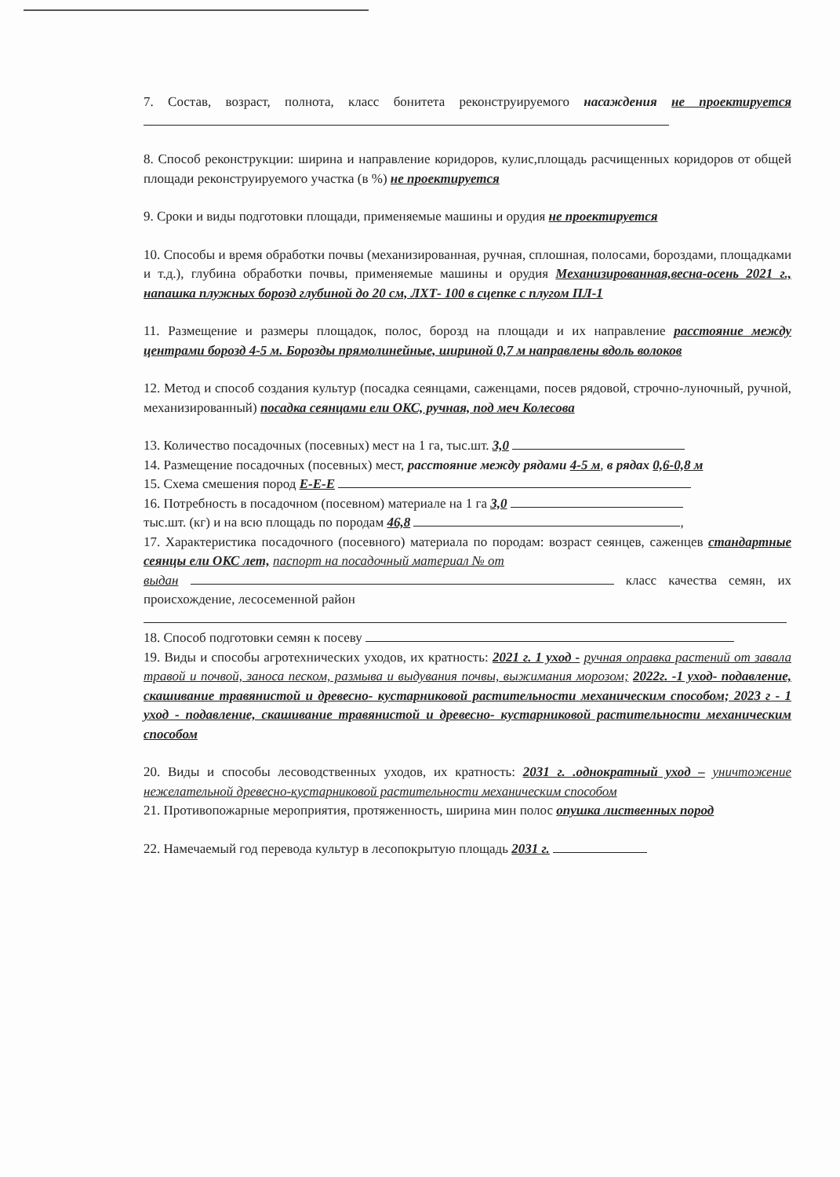7. Состав, возраст, полнота, класс бонитета реконструируемого насаждения не проектируется
8. Способ реконструкции: ширина и направление коридоров, кулис,площадь расчищенных коридоров от общей площади реконструируемого участка (в %) не проектируется
9. Сроки и виды подготовки площади, применяемые машины и орудия не проектируется
10. Способы и время обработки почвы (механизированная, ручная, сплошная, полосами, бороздами, площадками и т.д.), глубина обработки почвы, применяемые машины и орудия Механизированная,весна-осень 2021 г., напашка плужных борозд глубиной до 20 см, ЛХТ- 100 в сцепке с плугом ПЛ-1
11. Размещение и размеры площадок, полос, борозд на площади и их направление расстояние между центрами борозд 4-5 м. Борозды прямолинейные, шириной 0,7 м направлены вдоль волоков
12. Метод и способ создания культур (посадка сеянцами, саженцами, посев рядовой, строчно-луночный, ручной, механизированный) посадка сеянцами ели ОКС, ручная, под меч Колесова
13. Количество посадочных (посевных) мест на 1 га, тыс.шт. 3,0
14. Размещение посадочных (посевных) мест, расстояние между рядами 4-5 м, в рядах 0,6-0,8 м
15. Схема смешения пород Е-Е-Е
16. Потребность в посадочном (посевном) материале на 1 га 3,0
тыс.шт. (кг) и на всю площадь по породам 46,8 ,
17. Характеристика посадочного (посевного) материала по породам: возраст сеянцев, саженцев стандартные сеянцы ели ОКС лет, паспорт на посадочный материал № от
выдан класс качества семян, их происхождение, лесосеменной район
18. Способ подготовки семян к посеву
19. Виды и способы агротехнических уходов, их кратность: 2021 г. 1 уход - ручная оправка растений от завала травой и почвой, заноса песком, размыва и выдувания почвы, выжимания морозом; 2022г. -1 уход- подавление, скашивание травянистой и древесно- кустарниковой растительности механическим способом; 2023 г - 1 уход - подавление, скашивание травянистой и древесно- кустарниковой растительности механическим способом
20. Виды и способы лесоводственных уходов, их кратность: 2031 г. .однократный уход – уничтожение нежелательной древесно-кустарниковой растительности механическим способом
21. Противопожарные мероприятия, протяженность, ширина мин полос опушка лиственных пород
22. Намечаемый год перевода культур в лесопокрытую площадь 2031 г.